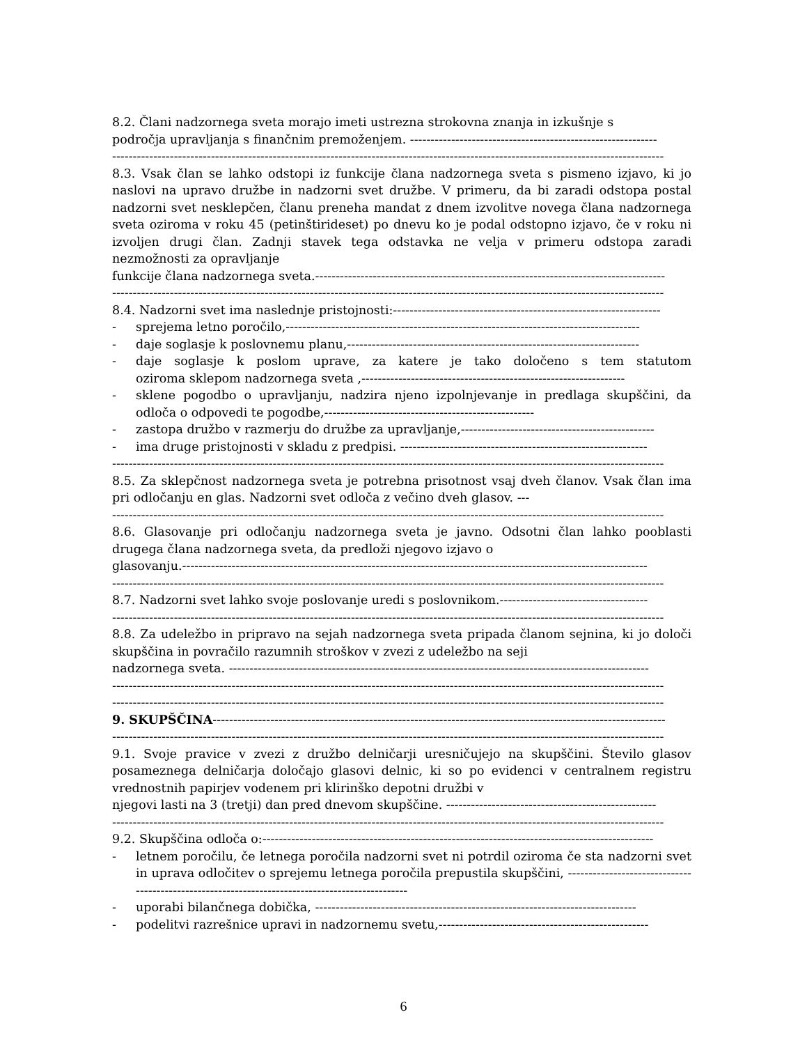8.2. Člani nadzornega sveta morajo imeti ustrezna strokovna znanja in izkušnje s
področja upravljanja s finančnim premoženjem. ------------------------------------------------------------
--------------------------------------------------------------------------------------------------------------------------------------
8.3. Vsak član se lahko odstopi iz funkcije člana nadzornega sveta s pismeno izjavo, ki jo naslovi na upravo družbe in nadzorni svet družbe. V primeru, da bi zaradi odstopa postal nadzorni svet nesklepčen, članu preneha mandat z dnem izvolitve novega člana nadzornega sveta oziroma v roku 45 (petinštirideset) po dnevu ko je podal odstopno izjavo, če v roku ni izvoljen drugi član. Zadnji stavek tega odstavka ne velja v primeru odstopa zaradi nezmožnosti za opravljanje
funkcije člana nadzornega sveta.-------------------------------------------------------------------------------------
--------------------------------------------------------------------------------------------------------------------------------------
8.4. Nadzorni svet ima naslednje pristojnosti:-----------------------------------------------------------------
- sprejema letno poročilo,--------------------------------------------------------------------------------------
- daje soglasje k poslovnemu planu,-----------------------------------------------------------------------
- daje soglasje k poslom uprave, za katere je tako določeno s tem statutom oziroma sklepom nadzornega sveta ,----------------------------------------------------------------
- sklene pogodbo o upravljanju, nadzira njeno izpolnjevanje in predlaga skupščini, da odloča o odpovedi te pogodbe,---------------------------------------------------
- zastopa družbo v razmerju do družbe za upravljanje,-----------------------------------------------
- ima druge pristojnosti v skladu z predpisi. ------------------------------------------------------------
--------------------------------------------------------------------------------------------------------------------------------------
8.5. Za sklepčnost nadzornega sveta je potrebna prisotnost vsaj dveh članov. Vsak član ima pri odločanju en glas. Nadzorni svet odloča z večino dveh glasov. ---
--------------------------------------------------------------------------------------------------------------------------------------
8.6. Glasovanje pri odločanju nadzornega sveta je javno. Odsotni član lahko pooblasti drugega člana nadzornega sveta, da predloži njegovo izjavo o
glasovanju.-----------------------------------------------------------------------------------------------------------------
--------------------------------------------------------------------------------------------------------------------------------------
8.7. Nadzorni svet lahko svoje poslovanje uredi s poslovnikom.------------------------------------
--------------------------------------------------------------------------------------------------------------------------------------
8.8. Za udeležbo in pripravo na sejah nadzornega sveta pripada članom sejnina, ki jo določi skupščina in povračilo razumnih stroškov v zvezi z udeležbo na seji
nadzornega sveta. ------------------------------------------------------------------------------------------------------
--------------------------------------------------------------------------------------------------------------------------------------
--------------------------------------------------------------------------------------------------------------------------------------
9. SKUPŠČINA--------------------------------------------------------------------------------------------------------------
--------------------------------------------------------------------------------------------------------------------------------------
9.1. Svoje pravice v zvezi z družbo delničarji uresničujejo na skupščini. Število glasov posameznega delničarja določajo glasovi delnic, ki so po evidenci v centralnem registru vrednostnih papirjev vodenem pri klirinško depotni družbi v
njegovi lasti na 3 (tretji) dan pred dnevom skupščine. ---------------------------------------------------
--------------------------------------------------------------------------------------------------------------------------------------
9.2. Skupščina odloča o:-----------------------------------------------------------------------------------------------
- letnem poročilu, če letnega poročila nadzorni svet ni potrdil oziroma če sta nadzorni svet in uprava odločitev o sprejemu letnega poročila prepustila skupščini, ------------------------------------------------------------------------------------------------
- uporabi bilančnega dobička, ------------------------------------------------------------------------------
- podelitvi razrešnice upravi in nadzornemu svetu,---------------------------------------------------
6